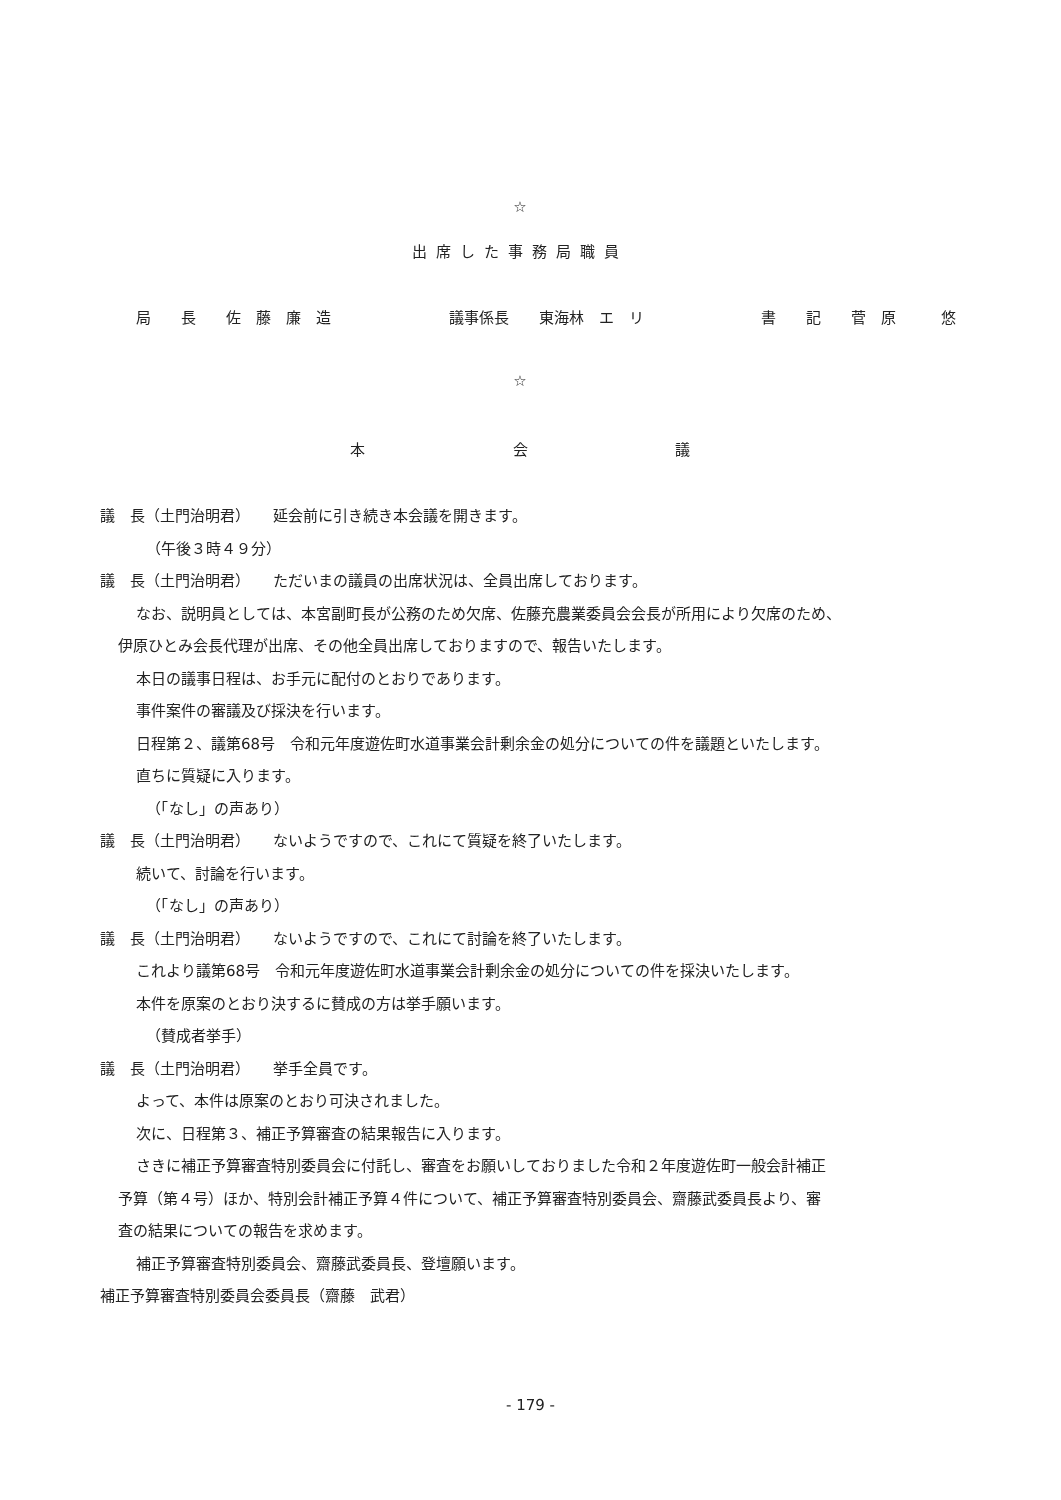☆
出席した事務局職員
局　　長　　佐　藤　廉　造 議事係長　　東海林　エ　リ 書　　記　　菅　原　　　悠
☆
本 会 議
議　長（土門治明君）　　延会前に引き続き本会議を開きます。
（午後３時４９分）
議　長（土門治明君）　　ただいまの議員の出席状況は、全員出席しております。
なお、説明員としては、本宮副町長が公務のため欠席、佐藤充農業委員会会長が所用により欠席のため、
伊原ひとみ会長代理が出席、その他全員出席しておりますので、報告いたします。
本日の議事日程は、お手元に配付のとおりであります。
事件案件の審議及び採決を行います。
日程第２、議第68号　令和元年度遊佐町水道事業会計剰余金の処分についての件を議題といたします。
直ちに質疑に入ります。
（「なし」の声あり）
議　長（土門治明君）　　ないようですので、これにて質疑を終了いたします。
続いて、討論を行います。
（「なし」の声あり）
議　長（土門治明君）　　ないようですので、これにて討論を終了いたします。
これより議第68号　令和元年度遊佐町水道事業会計剰余金の処分についての件を採決いたします。
本件を原案のとおり決するに賛成の方は挙手願います。
（賛成者挙手）
議　長（土門治明君）　　挙手全員です。
よって、本件は原案のとおり可決されました。
次に、日程第３、補正予算審査の結果報告に入ります。
さきに補正予算審査特別委員会に付託し、審査をお願いしておりました令和２年度遊佐町一般会計補正
予算（第４号）ほか、特別会計補正予算４件について、補正予算審査特別委員会、齋藤武委員長より、審
査の結果についての報告を求めます。
補正予算審査特別委員会、齋藤武委員長、登壇願います。
補正予算審査特別委員会委員長（齋藤　武君）
- 179 -